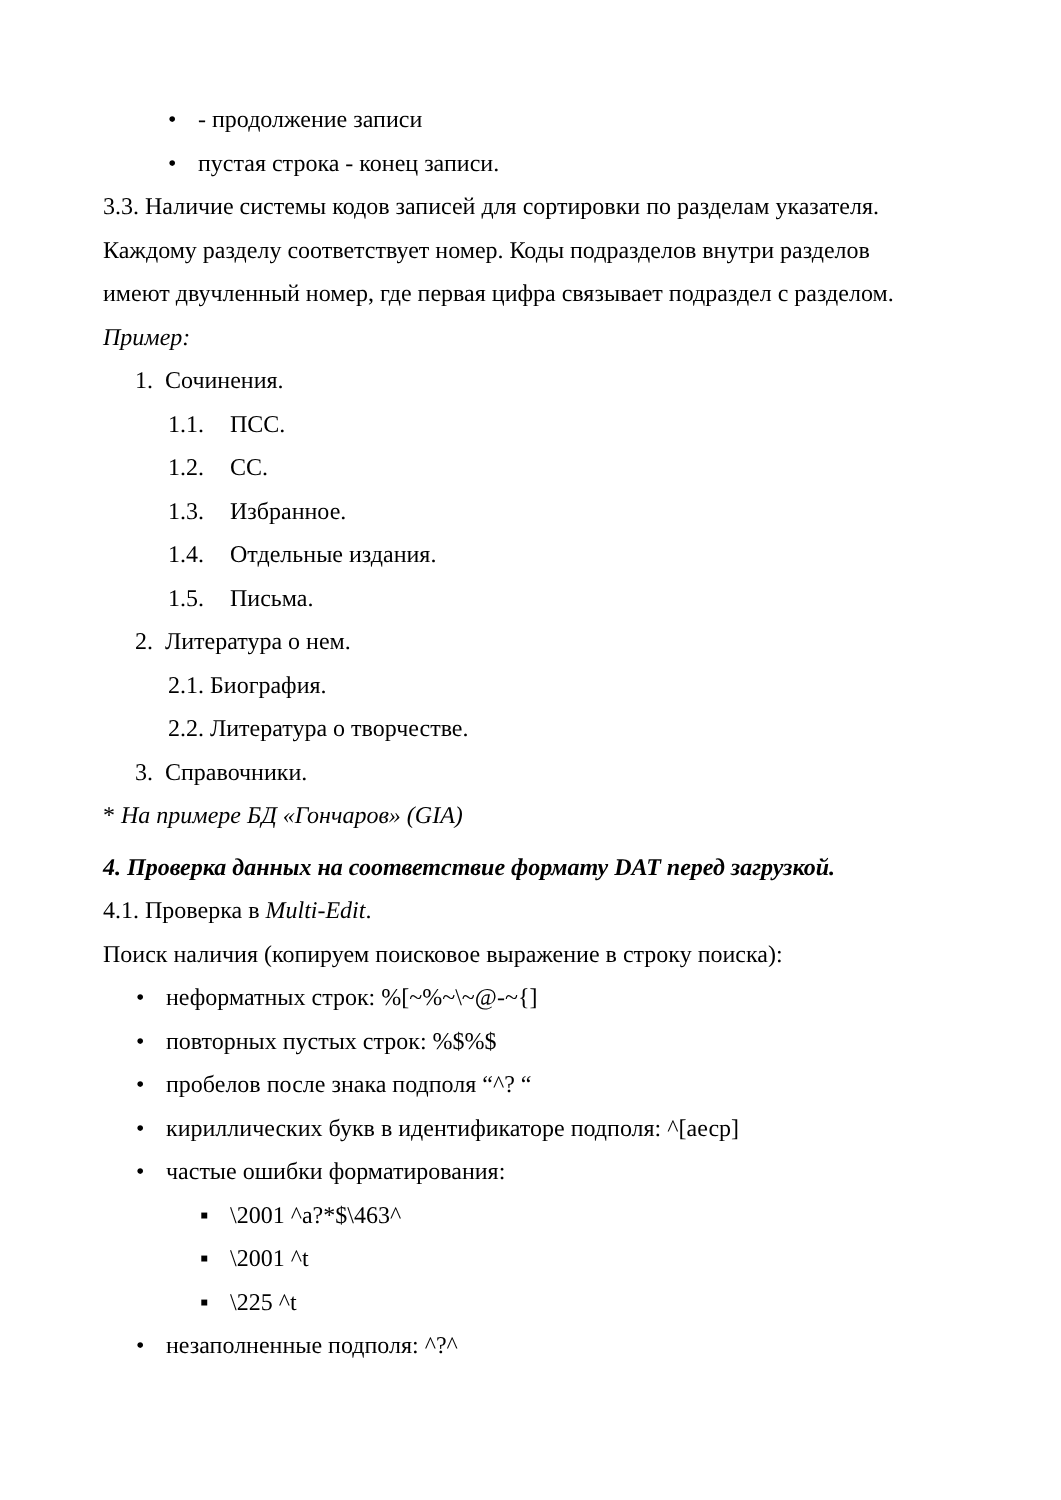• - продолжение записи
• пустая строка - конец записи.
3.3. Наличие системы кодов записей для сортировки по разделам указателя.
Каждому разделу соответствует номер. Коды подразделов внутри разделов
имеют двучленный номер, где первая цифра связывает подраздел с разделом.
Пример:
1. Сочинения.
1.1. ПСС.
1.2. СС.
1.3. Избранное.
1.4. Отдельные издания.
1.5. Письма.
2. Литература о нем.
2.1. Биография.
2.2. Литература о творчестве.
3. Справочники.
* На примере БД «Гончаров» (GIA)
4. Проверка данных на соответствие формату DAT перед загрузкой.
4.1. Проверка в Multi-Edit.
Поиск наличия (копируем поисковое выражение в строку поиска):
• неформатных строк: %[~%~\~@-~{]
• повторных пустых строк: %$%$
• пробелов после знака подполя “^? “
• кириллических букв в идентификаторе подполя: ^[аеср]
• частые ошибки форматирования:
▪ \2001 ^a?*$\463^
▪ \2001 ^t
▪ \225 ^t
• незаполненные подполя: ^?^